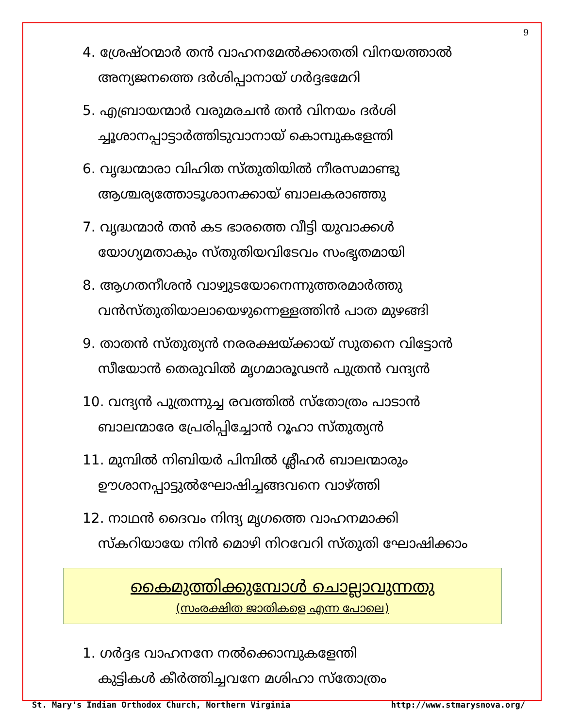9
4. ശ്രേഷ്ഠന്മാർ തൻ വാഹനമേൽക്കാതതി വിനയത്താൽ
അന്യജനത്തെ ദർശിപ്പാനായ് ഗർദ്ദഭമേറി
5. എബ്രായന്മാർ വരുമരചൻ തൻ വിനയം ദർശി
ച്ചൂശാനപ്പാട്ടാർത്തിടുവാനായ് കൊമ്പുകളേന്തി
6. വൃദ്ധന്മാരാ വിഹിത സ്തുതിയിൽ നീരസമാണ്ടു
ആശ്ചര്യത്തോടൂശാനക്കായ് ബാലകരാഞ്ഞു
7. വൃദ്ധന്മാർ തൻ കട ഭാരത്തെ വീട്ടി യുവാക്കൾ
യോഗ്യമതാകും സ്തുതിയവിടേവം സംഭൃതമായി
8. ആഗതനീശൻ വാഴ്വുടയോനെന്നുത്തരമാർത്തു
വൻസ്തുതിയാലായെഴുന്നെള്ളത്തിൻ പാത മുഴങ്ങി
9. താതൻ സ്തുത്യൻ നരരക്ഷയ്ക്കായ് സുതനെ വിട്ടോൻ
സീയോൻ തെരുവിൽ മൃഗമാരൂഢൻ പുത്രൻ വന്ദ്യൻ
10. വന്ദ്യൻ പുത്രന്നുച്ച രവത്തിൽ സ്തോത്രം പാടാൻ
ബാലന്മാരേ പ്രേരിപ്പിച്ചോൻ റൂഹാ സ്തുത്യൻ
11. മുമ്പിൽ നിബിയർ പിമ്പിൽ ശ്ലീഹർ ബാലന്മാരും
ഊശാനപ്പാട്ടുൽഘോഷിച്ചങ്ങവനെ വാഴ്ത്തി
12. നാഥൻ ദൈവം നിന്ദ്യ മൃഗത്തെ വാഹനമാക്കി
സ്കറിയായേ നിൻ മൊഴി നിറവേറി സ്തുതി ഘോഷിക്കാം
കൈമുത്തിക്കുമ്പോൾ ചൊല്ലാവുന്നതു
(സംരക്ഷിത ജാതികളെ എന്ന പോലെ)
1. ഗർദ്ദഭ വാഹനനേ നൽക്കൊമ്പുകളേന്തി
കുട്ടികൾ കീർത്തിച്ചവനേ മശിഹാ സ്തോത്രം
St. Mary's Indian Orthodox Church, Northern Virginia http://www.stmarysnova.org/